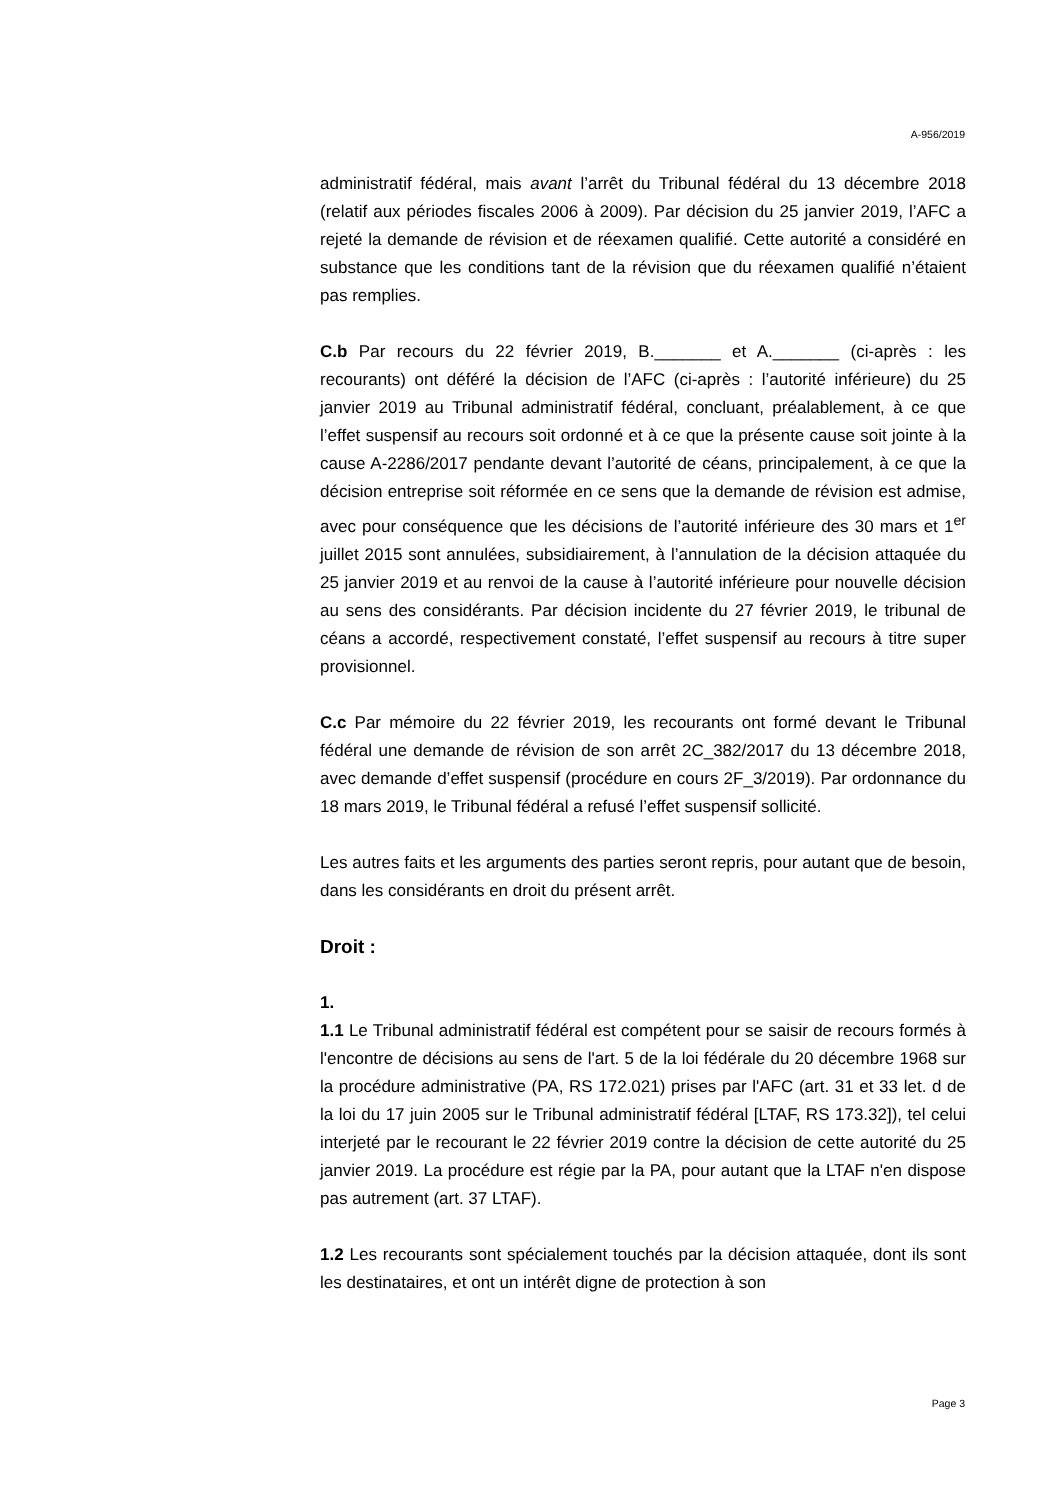A-956/2019
administratif fédéral, mais avant l’arrêt du Tribunal fédéral du 13 décembre 2018 (relatif aux périodes fiscales 2006 à 2009). Par décision du 25 janvier 2019, l’AFC a rejeté la demande de révision et de réexamen qualifié. Cette autorité a considéré en substance que les conditions tant de la révision que du réexamen qualifié n’étaient pas remplies.
C.b Par recours du 22 février 2019, B._______ et A._______ (ci-après : les recourants) ont déféré la décision de l’AFC (ci-après : l’autorité inférieure) du 25 janvier 2019 au Tribunal administratif fédéral, concluant, préalablement, à ce que l’effet suspensif au recours soit ordonné et à ce que la présente cause soit jointe à la cause A-2286/2017 pendante devant l’autorité de céans, principalement, à ce que la décision entreprise soit réformée en ce sens que la demande de révision est admise, avec pour conséquence que les décisions de l’autorité inférieure des 30 mars et 1<sup>er</sup> juillet 2015 sont annulées, subsidiairement, à l’annulation de la décision attaquée du 25 janvier 2019 et au renvoi de la cause à l’autorité inférieure pour nouvelle décision au sens des considérants. Par décision incidente du 27 février 2019, le tribunal de céans a accordé, respectivement constaté, l’effet suspensif au recours à titre super provisionnel.
C.c Par mémoire du 22 février 2019, les recourants ont formé devant le Tribunal fédéral une demande de révision de son arrêt 2C_382/2017 du 13 décembre 2018, avec demande d’effet suspensif (procédure en cours 2F_3/2019). Par ordonnance du 18 mars 2019, le Tribunal fédéral a refusé l’effet suspensif sollicité.
Les autres faits et les arguments des parties seront repris, pour autant que de besoin, dans les considérants en droit du présent arrêt.
Droit :
1.
1.1 Le Tribunal administratif fédéral est compétent pour se saisir de recours formés à l'encontre de décisions au sens de l'art. 5 de la loi fédérale du 20 décembre 1968 sur la procédure administrative (PA, RS 172.021) prises par l'AFC (art. 31 et 33 let. d de la loi du 17 juin 2005 sur le Tribunal administratif fédéral [LTAF, RS 173.32]), tel celui interjeté par le recourant le 22 février 2019 contre la décision de cette autorité du 25 janvier 2019. La procédure est régie par la PA, pour autant que la LTAF n'en dispose pas autrement (art. 37 LTAF).
1.2 Les recourants sont spécialement touchés par la décision attaquée, dont ils sont les destinataires, et ont un intérêt digne de protection à son
Page 3